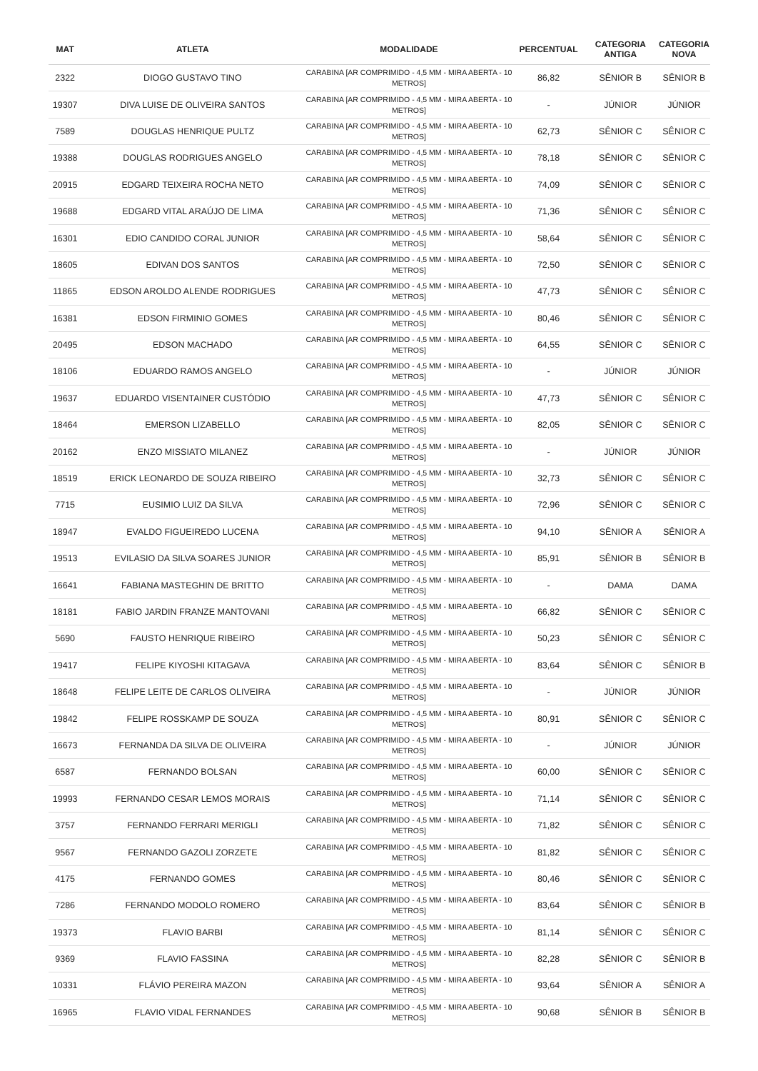| MAT | ATLETA | MODALIDADE | PERCENTUAL | CATEGORIA ANTIGA | CATEGORIA NOVA |
| --- | --- | --- | --- | --- | --- |
| 2322 | DIOGO GUSTAVO TINO | CARABINA [AR COMPRIMIDO - 4,5 MM - MIRA ABERTA - 10 METROS] | 86,82 | SÊNIOR B | SÊNIOR B |
| 19307 | DIVA LUISE DE OLIVEIRA SANTOS | CARABINA [AR COMPRIMIDO - 4,5 MM - MIRA ABERTA - 10 METROS] | - | JÚNIOR | JÚNIOR |
| 7589 | DOUGLAS HENRIQUE PULTZ | CARABINA [AR COMPRIMIDO - 4,5 MM - MIRA ABERTA - 10 METROS] | 62,73 | SÊNIOR C | SÊNIOR C |
| 19388 | DOUGLAS RODRIGUES ANGELO | CARABINA [AR COMPRIMIDO - 4,5 MM - MIRA ABERTA - 10 METROS] | 78,18 | SÊNIOR C | SÊNIOR C |
| 20915 | EDGARD TEIXEIRA ROCHA NETO | CARABINA [AR COMPRIMIDO - 4,5 MM - MIRA ABERTA - 10 METROS] | 74,09 | SÊNIOR C | SÊNIOR C |
| 19688 | EDGARD VITAL ARAÚJO DE LIMA | CARABINA [AR COMPRIMIDO - 4,5 MM - MIRA ABERTA - 10 METROS] | 71,36 | SÊNIOR C | SÊNIOR C |
| 16301 | EDIO CANDIDO CORAL JUNIOR | CARABINA [AR COMPRIMIDO - 4,5 MM - MIRA ABERTA - 10 METROS] | 58,64 | SÊNIOR C | SÊNIOR C |
| 18605 | EDIVAN DOS SANTOS | CARABINA [AR COMPRIMIDO - 4,5 MM - MIRA ABERTA - 10 METROS] | 72,50 | SÊNIOR C | SÊNIOR C |
| 11865 | EDSON AROLDO ALENDE RODRIGUES | CARABINA [AR COMPRIMIDO - 4,5 MM - MIRA ABERTA - 10 METROS] | 47,73 | SÊNIOR C | SÊNIOR C |
| 16381 | EDSON FIRMINIO GOMES | CARABINA [AR COMPRIMIDO - 4,5 MM - MIRA ABERTA - 10 METROS] | 80,46 | SÊNIOR C | SÊNIOR C |
| 20495 | EDSON MACHADO | CARABINA [AR COMPRIMIDO - 4,5 MM - MIRA ABERTA - 10 METROS] | 64,55 | SÊNIOR C | SÊNIOR C |
| 18106 | EDUARDO RAMOS ANGELO | CARABINA [AR COMPRIMIDO - 4,5 MM - MIRA ABERTA - 10 METROS] | - | JÚNIOR | JÚNIOR |
| 19637 | EDUARDO VISENTAINER CUSTÓDIO | CARABINA [AR COMPRIMIDO - 4,5 MM - MIRA ABERTA - 10 METROS] | 47,73 | SÊNIOR C | SÊNIOR C |
| 18464 | EMERSON LIZABELLO | CARABINA [AR COMPRIMIDO - 4,5 MM - MIRA ABERTA - 10 METROS] | 82,05 | SÊNIOR C | SÊNIOR C |
| 20162 | ENZO MISSIATO MILANEZ | CARABINA [AR COMPRIMIDO - 4,5 MM - MIRA ABERTA - 10 METROS] | - | JÚNIOR | JÚNIOR |
| 18519 | ERICK LEONARDO DE SOUZA RIBEIRO | CARABINA [AR COMPRIMIDO - 4,5 MM - MIRA ABERTA - 10 METROS] | 32,73 | SÊNIOR C | SÊNIOR C |
| 7715 | EUSIMIO LUIZ DA SILVA | CARABINA [AR COMPRIMIDO - 4,5 MM - MIRA ABERTA - 10 METROS] | 72,96 | SÊNIOR C | SÊNIOR C |
| 18947 | EVALDO FIGUEIREDO LUCENA | CARABINA [AR COMPRIMIDO - 4,5 MM - MIRA ABERTA - 10 METROS] | 94,10 | SÊNIOR A | SÊNIOR A |
| 19513 | EVILASIO DA SILVA SOARES JUNIOR | CARABINA [AR COMPRIMIDO - 4,5 MM - MIRA ABERTA - 10 METROS] | 85,91 | SÊNIOR B | SÊNIOR B |
| 16641 | FABIANA MASTEGHIN DE BRITTO | CARABINA [AR COMPRIMIDO - 4,5 MM - MIRA ABERTA - 10 METROS] | - | DAMA | DAMA |
| 18181 | FABIO JARDIN FRANZE MANTOVANI | CARABINA [AR COMPRIMIDO - 4,5 MM - MIRA ABERTA - 10 METROS] | 66,82 | SÊNIOR C | SÊNIOR C |
| 5690 | FAUSTO HENRIQUE RIBEIRO | CARABINA [AR COMPRIMIDO - 4,5 MM - MIRA ABERTA - 10 METROS] | 50,23 | SÊNIOR C | SÊNIOR C |
| 19417 | FELIPE KIYOSHI KITAGAVA | CARABINA [AR COMPRIMIDO - 4,5 MM - MIRA ABERTA - 10 METROS] | 83,64 | SÊNIOR C | SÊNIOR B |
| 18648 | FELIPE LEITE DE CARLOS OLIVEIRA | CARABINA [AR COMPRIMIDO - 4,5 MM - MIRA ABERTA - 10 METROS] | - | JÚNIOR | JÚNIOR |
| 19842 | FELIPE ROSSKAMP DE SOUZA | CARABINA [AR COMPRIMIDO - 4,5 MM - MIRA ABERTA - 10 METROS] | 80,91 | SÊNIOR C | SÊNIOR C |
| 16673 | FERNANDA DA SILVA DE OLIVEIRA | CARABINA [AR COMPRIMIDO - 4,5 MM - MIRA ABERTA - 10 METROS] | - | JÚNIOR | JÚNIOR |
| 6587 | FERNANDO BOLSAN | CARABINA [AR COMPRIMIDO - 4,5 MM - MIRA ABERTA - 10 METROS] | 60,00 | SÊNIOR C | SÊNIOR C |
| 19993 | FERNANDO CESAR LEMOS MORAIS | CARABINA [AR COMPRIMIDO - 4,5 MM - MIRA ABERTA - 10 METROS] | 71,14 | SÊNIOR C | SÊNIOR C |
| 3757 | FERNANDO FERRARI MERIGLI | CARABINA [AR COMPRIMIDO - 4,5 MM - MIRA ABERTA - 10 METROS] | 71,82 | SÊNIOR C | SÊNIOR C |
| 9567 | FERNANDO GAZOLI ZORZETE | CARABINA [AR COMPRIMIDO - 4,5 MM - MIRA ABERTA - 10 METROS] | 81,82 | SÊNIOR C | SÊNIOR C |
| 4175 | FERNANDO GOMES | CARABINA [AR COMPRIMIDO - 4,5 MM - MIRA ABERTA - 10 METROS] | 80,46 | SÊNIOR C | SÊNIOR C |
| 7286 | FERNANDO MODOLO ROMERO | CARABINA [AR COMPRIMIDO - 4,5 MM - MIRA ABERTA - 10 METROS] | 83,64 | SÊNIOR C | SÊNIOR B |
| 19373 | FLAVIO BARBI | CARABINA [AR COMPRIMIDO - 4,5 MM - MIRA ABERTA - 10 METROS] | 81,14 | SÊNIOR C | SÊNIOR C |
| 9369 | FLAVIO FASSINA | CARABINA [AR COMPRIMIDO - 4,5 MM - MIRA ABERTA - 10 METROS] | 82,28 | SÊNIOR C | SÊNIOR B |
| 10331 | FLÁVIO PEREIRA MAZON | CARABINA [AR COMPRIMIDO - 4,5 MM - MIRA ABERTA - 10 METROS] | 93,64 | SÊNIOR A | SÊNIOR A |
| 16965 | FLAVIO VIDAL FERNANDES | CARABINA [AR COMPRIMIDO - 4,5 MM - MIRA ABERTA - 10 METROS] | 90,68 | SÊNIOR B | SÊNIOR B |